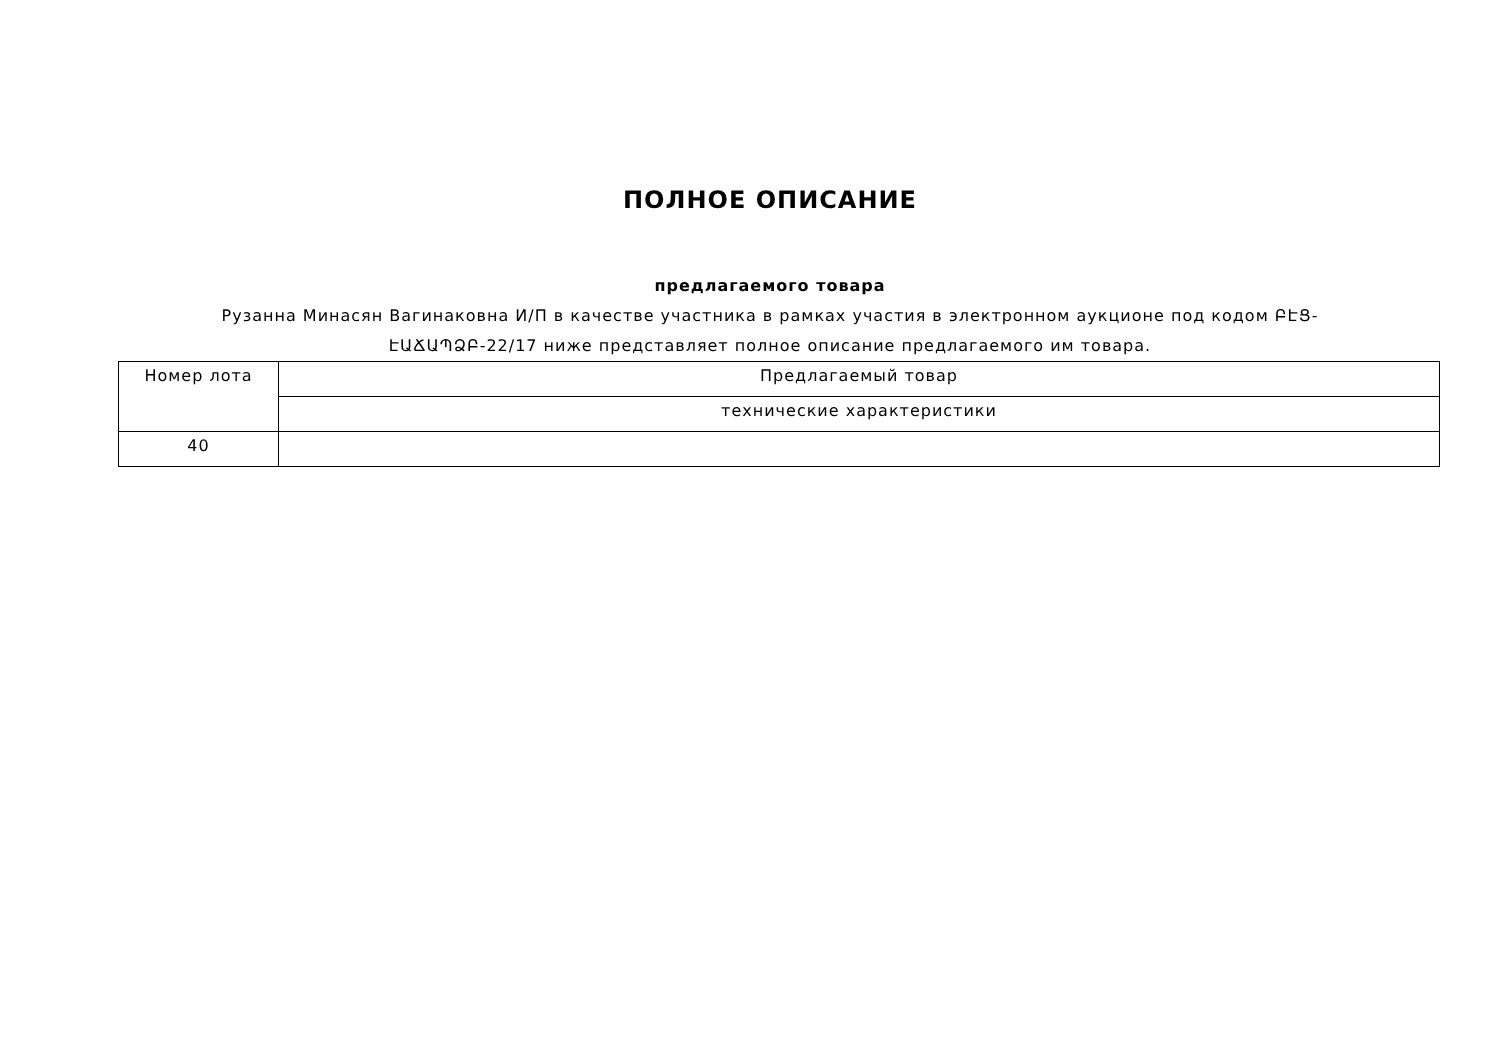ПОЛНОЕ ОПИСАНИЕ
предлагаемого товара
Рузанна Минасян Вагинаковна И/П в качестве участника в рамках участия в электронном аукционе под кодом ԲԷՑ-ԷԱՃԱՊՁԲ-22/17 ниже представляет полное описание предлагаемого им товара.
| Номер лота | Предлагаемый товар |
| --- | --- |
| | технические характеристики |
| 40 | |